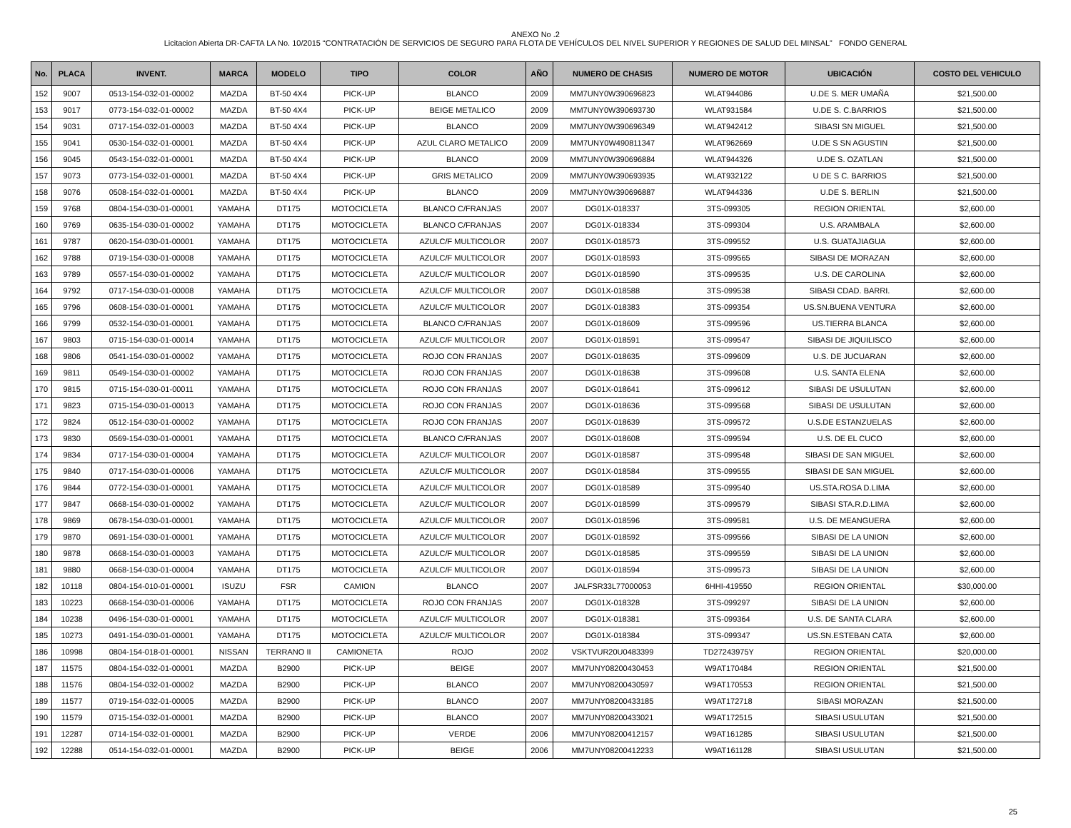ANEXO No .2
Licitacion Abierta DR-CAFTA LA No. 10/2015 “CONTRATACIÓN DE SERVICIOS DE SEGURO PARA FLOTA DE VEHÍCULOS DEL NIVEL SUPERIOR Y REGIONES DE SALUD DEL MINSAL” FONDO GENERAL
| No. | PLACA | INVENT. | MARCA | MODELO | TIPO | COLOR | AÑO | NUMERO DE CHASIS | NUMERO DE MOTOR | UBICACIÓN | COSTO DEL VEHICULO |
| --- | --- | --- | --- | --- | --- | --- | --- | --- | --- | --- | --- |
| 152 | 9007 | 0513-154-032-01-00002 | MAZDA | BT-50 4X4 | PICK-UP | BLANCO | 2009 | MM7UNY0W390696823 | WLAT944086 | U.DE S. MER UMAÑA | $21,500.00 |
| 153 | 9017 | 0773-154-032-01-00002 | MAZDA | BT-50 4X4 | PICK-UP | BEIGE METALICO | 2009 | MM7UNY0W390693730 | WLAT931584 | U.DE S. C.BARRIOS | $21,500.00 |
| 154 | 9031 | 0717-154-032-01-00003 | MAZDA | BT-50 4X4 | PICK-UP | BLANCO | 2009 | MM7UNY0W390696349 | WLAT942412 | SIBASI SN MIGUEL | $21,500.00 |
| 155 | 9041 | 0530-154-032-01-00001 | MAZDA | BT-50 4X4 | PICK-UP | AZUL CLARO METALICO | 2009 | MM7UNY0W490811347 | WLAT962669 | U.DE S SN AGUSTIN | $21,500.00 |
| 156 | 9045 | 0543-154-032-01-00001 | MAZDA | BT-50 4X4 | PICK-UP | BLANCO | 2009 | MM7UNY0W390696884 | WLAT944326 | U.DE S. OZATLAN | $21,500.00 |
| 157 | 9073 | 0773-154-032-01-00001 | MAZDA | BT-50 4X4 | PICK-UP | GRIS METALICO | 2009 | MM7UNY0W390693935 | WLAT932122 | U DE S C. BARRIOS | $21,500.00 |
| 158 | 9076 | 0508-154-032-01-00001 | MAZDA | BT-50 4X4 | PICK-UP | BLANCO | 2009 | MM7UNY0W390696887 | WLAT944336 | U.DE S. BERLIN | $21,500.00 |
| 159 | 9768 | 0804-154-030-01-00001 | YAMAHA | DT175 | MOTOCICLETA | BLANCO C/FRANJAS | 2007 | DG01X-018337 | 3TS-099305 | REGION ORIENTAL | $2,600.00 |
| 160 | 9769 | 0635-154-030-01-00002 | YAMAHA | DT175 | MOTOCICLETA | BLANCO C/FRANJAS | 2007 | DG01X-018334 | 3TS-099304 | U.S. ARAMBALA | $2,600.00 |
| 161 | 9787 | 0620-154-030-01-00001 | YAMAHA | DT175 | MOTOCICLETA | AZULC/F MULTICOLOR | 2007 | DG01X-018573 | 3TS-099552 | U.S. GUATAJIAGUA | $2,600.00 |
| 162 | 9788 | 0719-154-030-01-00008 | YAMAHA | DT175 | MOTOCICLETA | AZULC/F MULTICOLOR | 2007 | DG01X-018593 | 3TS-099565 | SIBASI DE MORAZAN | $2,600.00 |
| 163 | 9789 | 0557-154-030-01-00002 | YAMAHA | DT175 | MOTOCICLETA | AZULC/F MULTICOLOR | 2007 | DG01X-018590 | 3TS-099535 | U.S. DE CAROLINA | $2,600.00 |
| 164 | 9792 | 0717-154-030-01-00008 | YAMAHA | DT175 | MOTOCICLETA | AZULC/F MULTICOLOR | 2007 | DG01X-018588 | 3TS-099538 | SIBASI CDAD. BARRI. | $2,600.00 |
| 165 | 9796 | 0608-154-030-01-00001 | YAMAHA | DT175 | MOTOCICLETA | AZULC/F MULTICOLOR | 2007 | DG01X-018383 | 3TS-099354 | US.SN.BUENA VENTURA | $2,600.00 |
| 166 | 9799 | 0532-154-030-01-00001 | YAMAHA | DT175 | MOTOCICLETA | BLANCO C/FRANJAS | 2007 | DG01X-018609 | 3TS-099596 | US.TIERRA BLANCA | $2,600.00 |
| 167 | 9803 | 0715-154-030-01-00014 | YAMAHA | DT175 | MOTOCICLETA | AZULC/F MULTICOLOR | 2007 | DG01X-018591 | 3TS-099547 | SIBASI DE JIQUILISCO | $2,600.00 |
| 168 | 9806 | 0541-154-030-01-00002 | YAMAHA | DT175 | MOTOCICLETA | ROJO CON FRANJAS | 2007 | DG01X-018635 | 3TS-099609 | U.S. DE JUCUARAN | $2,600.00 |
| 169 | 9811 | 0549-154-030-01-00002 | YAMAHA | DT175 | MOTOCICLETA | ROJO CON FRANJAS | 2007 | DG01X-018638 | 3TS-099608 | U.S. SANTA ELENA | $2,600.00 |
| 170 | 9815 | 0715-154-030-01-00011 | YAMAHA | DT175 | MOTOCICLETA | ROJO CON FRANJAS | 2007 | DG01X-018641 | 3TS-099612 | SIBASI DE USULUTAN | $2,600.00 |
| 171 | 9823 | 0715-154-030-01-00013 | YAMAHA | DT175 | MOTOCICLETA | ROJO CON FRANJAS | 2007 | DG01X-018636 | 3TS-099568 | SIBASI DE USULUTAN | $2,600.00 |
| 172 | 9824 | 0512-154-030-01-00002 | YAMAHA | DT175 | MOTOCICLETA | ROJO CON FRANJAS | 2007 | DG01X-018639 | 3TS-099572 | U.S.DE ESTANZUELAS | $2,600.00 |
| 173 | 9830 | 0569-154-030-01-00001 | YAMAHA | DT175 | MOTOCICLETA | BLANCO C/FRANJAS | 2007 | DG01X-018608 | 3TS-099594 | U.S. DE EL CUCO | $2,600.00 |
| 174 | 9834 | 0717-154-030-01-00004 | YAMAHA | DT175 | MOTOCICLETA | AZULC/F MULTICOLOR | 2007 | DG01X-018587 | 3TS-099548 | SIBASI DE SAN MIGUEL | $2,600.00 |
| 175 | 9840 | 0717-154-030-01-00006 | YAMAHA | DT175 | MOTOCICLETA | AZULC/F MULTICOLOR | 2007 | DG01X-018584 | 3TS-099555 | SIBASI DE SAN MIGUEL | $2,600.00 |
| 176 | 9844 | 0772-154-030-01-00001 | YAMAHA | DT175 | MOTOCICLETA | AZULC/F MULTICOLOR | 2007 | DG01X-018589 | 3TS-099540 | US.STA.ROSA D.LIMA | $2,600.00 |
| 177 | 9847 | 0668-154-030-01-00002 | YAMAHA | DT175 | MOTOCICLETA | AZULC/F MULTICOLOR | 2007 | DG01X-018599 | 3TS-099579 | SIBASI STA.R.D.LIMA | $2,600.00 |
| 178 | 9869 | 0678-154-030-01-00001 | YAMAHA | DT175 | MOTOCICLETA | AZULC/F MULTICOLOR | 2007 | DG01X-018596 | 3TS-099581 | U.S. DE MEANGUERA | $2,600.00 |
| 179 | 9870 | 0691-154-030-01-00001 | YAMAHA | DT175 | MOTOCICLETA | AZULC/F MULTICOLOR | 2007 | DG01X-018592 | 3TS-099566 | SIBASI DE LA UNION | $2,600.00 |
| 180 | 9878 | 0668-154-030-01-00003 | YAMAHA | DT175 | MOTOCICLETA | AZULC/F MULTICOLOR | 2007 | DG01X-018585 | 3TS-099559 | SIBASI DE LA UNION | $2,600.00 |
| 181 | 9880 | 0668-154-030-01-00004 | YAMAHA | DT175 | MOTOCICLETA | AZULC/F MULTICOLOR | 2007 | DG01X-018594 | 3TS-099573 | SIBASI DE LA UNION | $2,600.00 |
| 182 | 10118 | 0804-154-010-01-00001 | ISUZU | FSR | CAMION | BLANCO | 2007 | JALFSR33L77000053 | 6HHI-419550 | REGION ORIENTAL | $30,000.00 |
| 183 | 10223 | 0668-154-030-01-00006 | YAMAHA | DT175 | MOTOCICLETA | ROJO CON FRANJAS | 2007 | DG01X-018328 | 3TS-099297 | SIBASI DE LA UNION | $2,600.00 |
| 184 | 10238 | 0496-154-030-01-00001 | YAMAHA | DT175 | MOTOCICLETA | AZULC/F MULTICOLOR | 2007 | DG01X-018381 | 3TS-099364 | U.S. DE SANTA CLARA | $2,600.00 |
| 185 | 10273 | 0491-154-030-01-00001 | YAMAHA | DT175 | MOTOCICLETA | AZULC/F MULTICOLOR | 2007 | DG01X-018384 | 3TS-099347 | US.SN.ESTEBAN CATA | $2,600.00 |
| 186 | 10998 | 0804-154-018-01-00001 | NISSAN | TERRANO II | CAMIONETA | ROJO | 2002 | VSKTVUR20U0483399 | TD27243975Y | REGION ORIENTAL | $20,000.00 |
| 187 | 11575 | 0804-154-032-01-00001 | MAZDA | B2900 | PICK-UP | BEIGE | 2007 | MM7UNY08200430453 | W9AT170484 | REGION ORIENTAL | $21,500.00 |
| 188 | 11576 | 0804-154-032-01-00002 | MAZDA | B2900 | PICK-UP | BLANCO | 2007 | MM7UNY08200430597 | W9AT170553 | REGION ORIENTAL | $21,500.00 |
| 189 | 11577 | 0719-154-032-01-00005 | MAZDA | B2900 | PICK-UP | BLANCO | 2007 | MM7UNY08200433185 | W9AT172718 | SIBASI MORAZAN | $21,500.00 |
| 190 | 11579 | 0715-154-032-01-00001 | MAZDA | B2900 | PICK-UP | BLANCO | 2007 | MM7UNY08200433021 | W9AT172515 | SIBASI USULUTAN | $21,500.00 |
| 191 | 12287 | 0714-154-032-01-00001 | MAZDA | B2900 | PICK-UP | VERDE | 2006 | MM7UNY08200412157 | W9AT161285 | SIBASI USULUTAN | $21,500.00 |
| 192 | 12288 | 0514-154-032-01-00001 | MAZDA | B2900 | PICK-UP | BEIGE | 2006 | MM7UNY08200412233 | W9AT161128 | SIBASI USULUTAN | $21,500.00 |
25